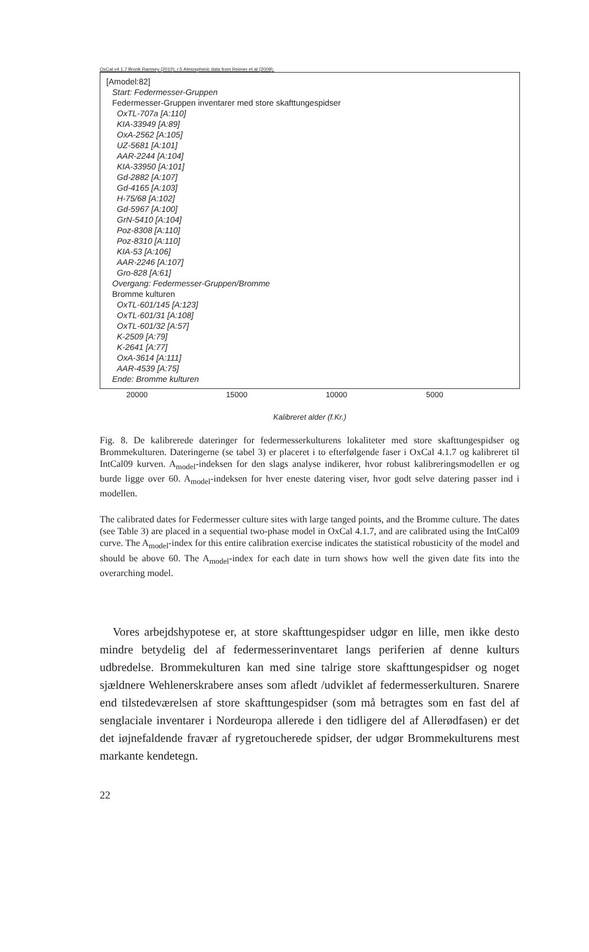OxCal v4.1.7 Bronk Ramsey (2010); r:5 Atmospheric data from Reimer et al (2009);
[Amodel:82]
Start: Federmesser-Gruppen
Federmesser-Gruppen inventarer med store skafttungespidser
OxTL-707a [A:110]
KIA-33949 [A:89]
OxA-2562 [A:105]
UZ-5681 [A:101]
AAR-2244 [A:104]
KIA-33950 [A:101]
Gd-2882 [A:107]
Gd-4165 [A:103]
H-75/68 [A:102]
Gd-5967 [A:100]
GrN-5410 [A:104]
Poz-8308 [A:110]
Poz-8310 [A:110]
KIA-53 [A:106]
AAR-2246 [A:107]
Gro-828 [A:61]
Overgang: Federmesser-Gruppen/Bromme
Bromme kulturen
OxTL-601/145 [A:123]
OxTL-601/31 [A:108]
OxTL-601/32 [A:57]
K-2509 [A:79]
K-2641 [A:77]
OxA-3614 [A:111]
AAR-4539 [A:75]
Ende: Bromme kulturen
20000 15000 10000 5000
Kalibreret alder (f.Kr.)
Fig. 8. De kalibrerede dateringer for federmesserkulturens lokaliteter med store skafttungespidser og Brommekulturen. Dateringerne (se tabel 3) er placeret i to efterfølgende faser i OxCal 4.1.7 og kalibreret til IntCal09 kurven. A<sub>model</sub>-indeksen for den slags analyse indikerer, hvor robust kalibreringsmodellen er og burde ligge over 60. A<sub>model</sub>-indeksen for hver eneste datering viser, hvor godt selve datering passer ind i modellen.
The calibrated dates for Federmesser culture sites with large tanged points, and the Bromme culture. The dates (see Table 3) are placed in a sequential two-phase model in OxCal 4.1.7, and are calibrated using the IntCal09 curve. The A<sub>model</sub>-index for this entire calibration exercise indicates the statistical robusticity of the model and should be above 60. The A<sub>model</sub>-index for each date in turn shows how well the given date fits into the overarching model.
Vores arbejdshypotese er, at store skafttungespidser udgør en lille, men ikke desto mindre betydelig del af federmesserinventaret langs periferien af denne kulturs udbredelse. Brommekulturen kan med sine talrige store skafttungespidser og noget sjældnere Wehlenerskrabere anses som afledt /udviklet af federmesserkulturen. Snarere end tilstedeværelsen af store skafttungespidser (som må betragtes som en fast del af senglaciale inventarer i Nordeuropa allerede i den tidligere del af Allerødfasen) er det det iøjnefaldende fravær af rygretoucherede spidser, der udgør Brommekulturens mest markante kendetegn.
22